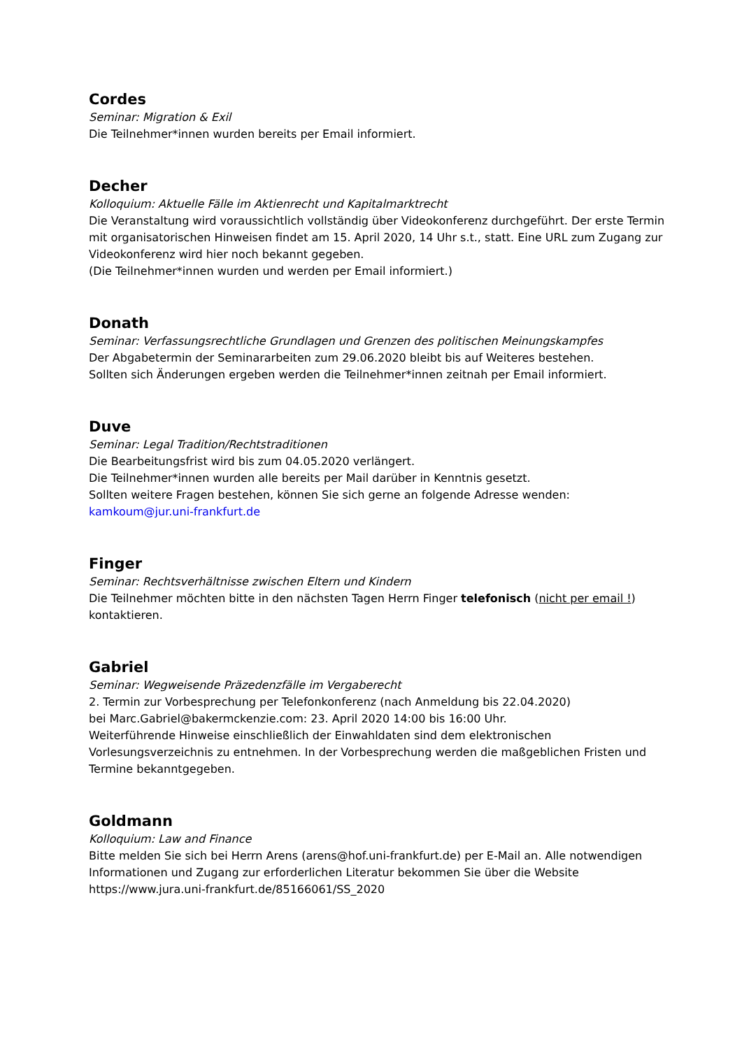Cordes
Seminar: Migration & Exil
Die Teilnehmer*innen wurden bereits per Email informiert.
Decher
Kolloquium: Aktuelle Fälle im Aktienrecht und Kapitalmarktrecht
Die Veranstaltung wird voraussichtlich vollständig über Videokonferenz durchgeführt. Der erste Termin mit organisatorischen Hinweisen findet am 15. April 2020, 14 Uhr s.t., statt. Eine URL zum Zugang zur Videokonferenz wird hier noch bekannt gegeben.
(Die Teilnehmer*innen wurden und werden per Email informiert.)
Donath
Seminar: Verfassungsrechtliche Grundlagen und Grenzen des politischen Meinungskampfes
Der Abgabetermin der Seminararbeiten zum 29.06.2020 bleibt bis auf Weiteres bestehen.
Sollten sich Änderungen ergeben werden die Teilnehmer*innen zeitnah per Email informiert.
Duve
Seminar: Legal Tradition/Rechtstraditionen
Die Bearbeitungsfrist wird bis zum 04.05.2020 verlängert.
Die Teilnehmer*innen wurden alle bereits per Mail darüber in Kenntnis gesetzt.
Sollten weitere Fragen bestehen, können Sie sich gerne an folgende Adresse wenden:
kamkoum@jur.uni-frankfurt.de
Finger
Seminar: Rechtsverhältnisse zwischen Eltern und Kindern
Die Teilnehmer möchten bitte in den nächsten Tagen Herrn Finger telefonisch (nicht per email !) kontaktieren.
Gabriel
Seminar: Wegweisende Präzedenzfälle im Vergaberecht
2. Termin zur Vorbesprechung per Telefonkonferenz (nach Anmeldung bis 22.04.2020)
bei Marc.Gabriel@bakermckenzie.com: 23. April 2020 14:00 bis 16:00 Uhr.
Weiterführende Hinweise einschließlich der Einwahldaten sind dem elektronischen Vorlesungsverzeichnis zu entnehmen. In der Vorbesprechung werden die maßgeblichen Fristen und Termine bekanntgegeben.
Goldmann
Kolloquium: Law and Finance
Bitte melden Sie sich bei Herrn Arens (arens@hof.uni-frankfurt.de) per E-Mail an. Alle notwendigen Informationen und Zugang zur erforderlichen Literatur bekommen Sie über die Website https://www.jura.uni-frankfurt.de/85166061/SS_2020